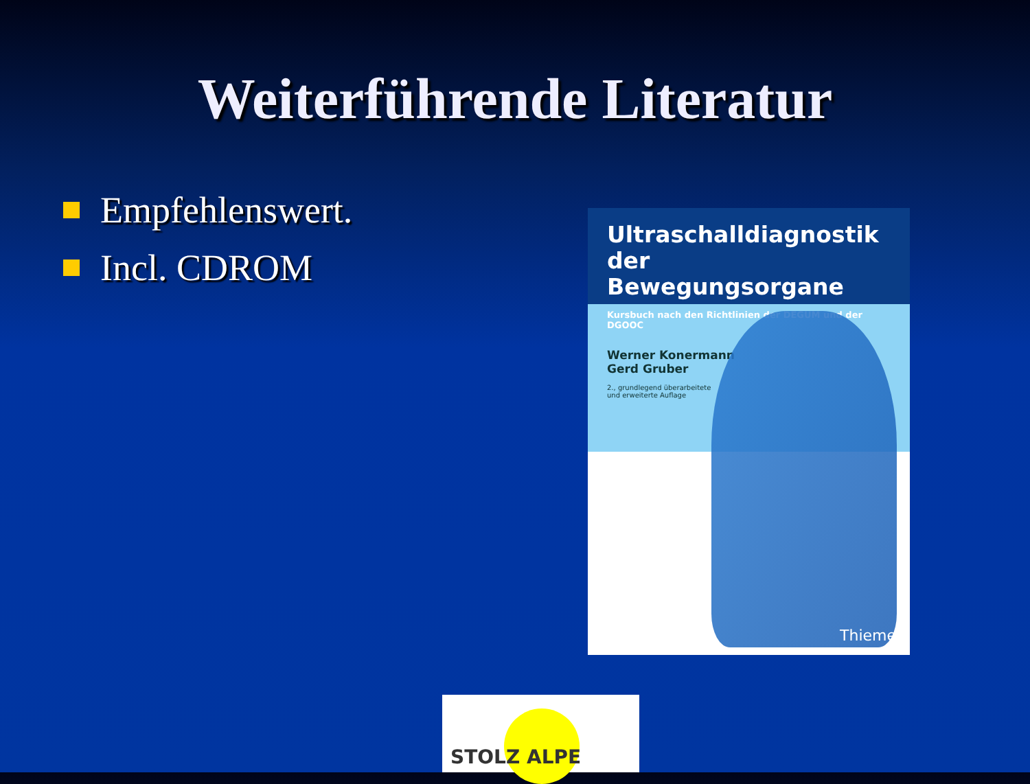Weiterführende Literatur
Empfehlenswert.
Incl. CDROM
Ultraschalldiagnostik
der Bewegungsorgane
Kursbuch nach den Richtlinien der DEGUM und der DGOOC
Werner Konermann
Gerd Gruber
2., grundlegend überarbeitete
und erweiterte Auflage
Thieme
STOLZ ALPE